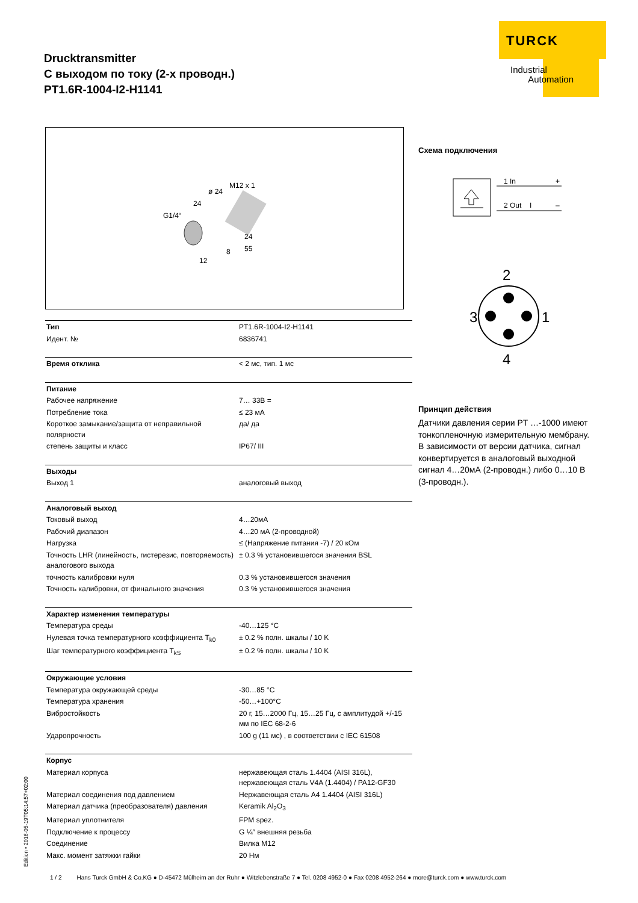Drucktransmitter
С выходом по току (2-х проводн.)
PT1.6R-1004-I2-H1141
TURCK
Industrial
Automation
M12 x 1
ø 24
24
G1/4“
24
55
8
12
Схема подключения
1 In
+
2 Out
I
–
2
4
3
1
Принцип действия
Датчики давления серии PT …-1000 имеют тонкопленочную измерительную мембрану. В зависимости от версии датчика, сигнал конвертируется в аналоговый выходной сигнал 4…20мА (2-проводн.) либо 0…10 В (3-проводн.).
| Тип | PT1.6R-1004-I2-H1141 |
| Идент. № | 6836741 |
| Время отклика | < 2 мс, тип. 1 мс |
| Питание | |
| Рабочее напряжение | 7… 33В = |
| Потребление тока | ≤ 23 мА |
| Короткое замыкание/защита от неправильной полярности | да/ да |
| степень защиты и класс | IP67/ III |
| Выходы | |
| Выход 1 | аналоговый выход |
| Аналоговый выход | |
| Токовый выход | 4…20мА |
| Рабочий диапазон | 4…20 мА (2-проводной) |
| Нагрузка | ≤ (Напряжение питания -7) / 20 кОм |
| Точность LHR (линейность, гистерезис, повторяемость) аналогового выхода | ± 0.3 % установившегося значения BSL |
| точность калибровки нуля | 0.3 % установившегося значения |
| Точность калибровки, от финального значения | 0.3 % установившегося значения |
| Характер изменения температуры | |
| Температура среды | -40…125 °C |
| Нулевая точка температурного коэффициента T<sub>k0</sub> | ± 0.2 % полн. шкалы / 10 K |
| Шаг температурного коэффициента T<sub>kS</sub> | ± 0.2 % полн. шкалы / 10 K |
| Окружающие условия | |
| Температура окружающей среды | -30…85 °C |
| Температура хранения | -50…+100°C |
| Вибростойкость | 20 г, 15…2000 Гц, 15…25 Гц, с амплитудой +/-15 мм по IEC 68-2-6 |
| Ударопрочность | 100 g (11 мс) , в соответствии с IEC 61508 |
| Корпус | |
| Материал корпуса | нержавеющая сталь 1.4404 (AISI 316L), нержавеющая сталь V4A (1.4404) / PA12-GF30 |
| Материал соединения под давлением | Нержавеющая сталь A4 1.4404 (AISI 316L) |
| Материал датчика (преобразователя) давления | Keramik Al<sub>2</sub>O<sub>3</sub> |
| Материал уплотнителя | FPM spez. |
| Подключение к процессу | G ¼″ внешняя резьба |
| Соединение | Вилка M12 |
| Макс. момент затяжки гайки | 20 Нм |
Edition • 2016-05-19T05:14:57+02:00
1 / 2 Hans Turck GmbH & Co.KG ● D-45472 Mülheim an der Ruhr ● Witzlebenstraße 7 ● Tel. 0208 4952-0 ● Fax 0208 4952-264 ● more@turck.com ● www.turck.com